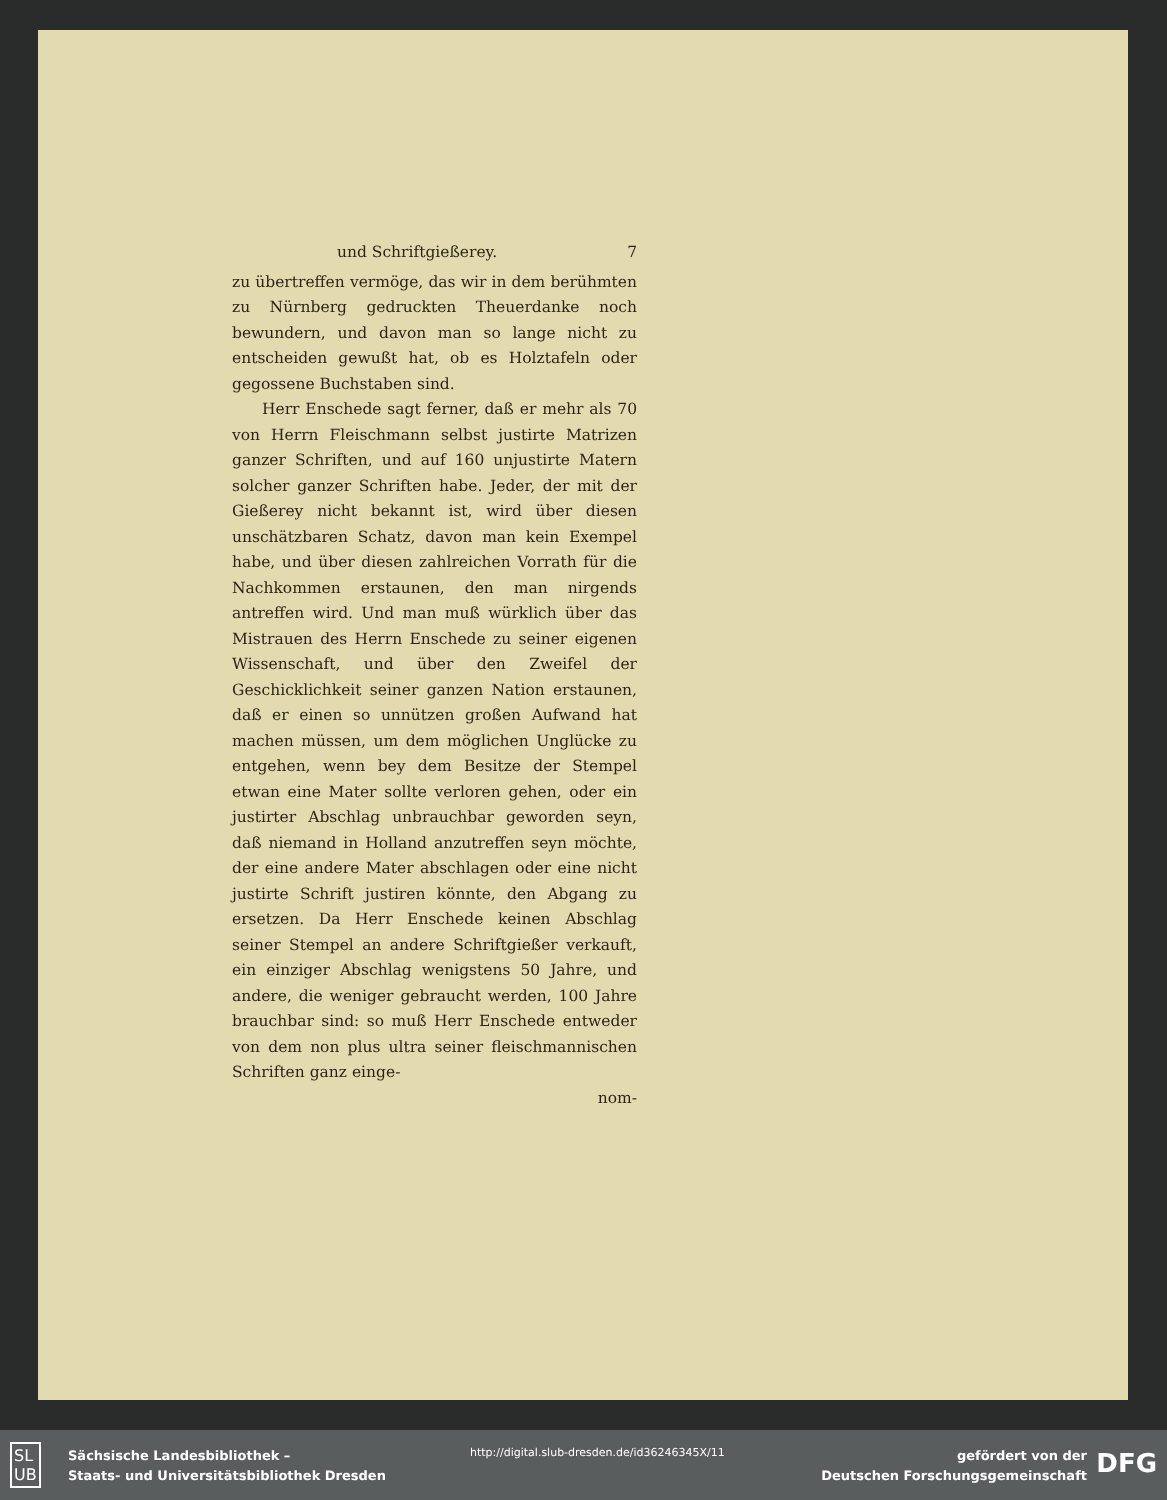und Schriftgießerey. 7
zu übertreffen vermöge, das wir in dem berühmten zu Nürnberg gedruckten Theuerdanke noch bewundern, und davon man so lange nicht zu entscheiden gewußt hat, ob es Holztafeln oder gegossene Buchstaben sind.
Herr Enschede sagt ferner, daß er mehr als 70 von Herrn Fleischmann selbst justirte Matrizen ganzer Schriften, und auf 160 unjustirte Matern solcher ganzer Schriften habe. Jeder, der mit der Gießerey nicht bekannt ist, wird über diesen unschätzbaren Schatz, davon man kein Exempel habe, und über diesen zahlreichen Vorrath für die Nachkommen erstaunen, den man nirgends antreffen wird. Und man muß würklich über das Mistrauen des Herrn Enschede zu seiner eigenen Wissenschaft, und über den Zweifel der Geschicklichkeit seiner ganzen Nation erstaunen, daß er einen so unnützen großen Aufwand hat machen müssen, um dem möglichen Unglücke zu entgehen, wenn bey dem Besitze der Stempel etwan eine Mater sollte verloren gehen, oder ein justirter Abschlag unbrauchbar geworden seyn, daß niemand in Holland anzutreffen seyn möchte, der eine andere Mater abschlagen oder eine nicht justirte Schrift justiren könnte, den Abgang zu ersetzen. Da Herr Enschede keinen Abschlag seiner Stempel an andere Schriftgießer verkauft, ein einziger Abschlag wenigstens 50 Jahre, und andere, die weniger gebraucht werden, 100 Jahre brauchbar sind: so muß Herr Enschede entweder von dem non plus ultra seiner fleischmannischen Schriften ganz einge-
nom-
SL
UB
Sächsische Landesbibliothek –
Staats- und Universitätsbibliothek Dresden
http://digital.slub-dresden.de/id36246345X/11
gefördert von der
Deutschen Forschungsgemeinschaft
DFG